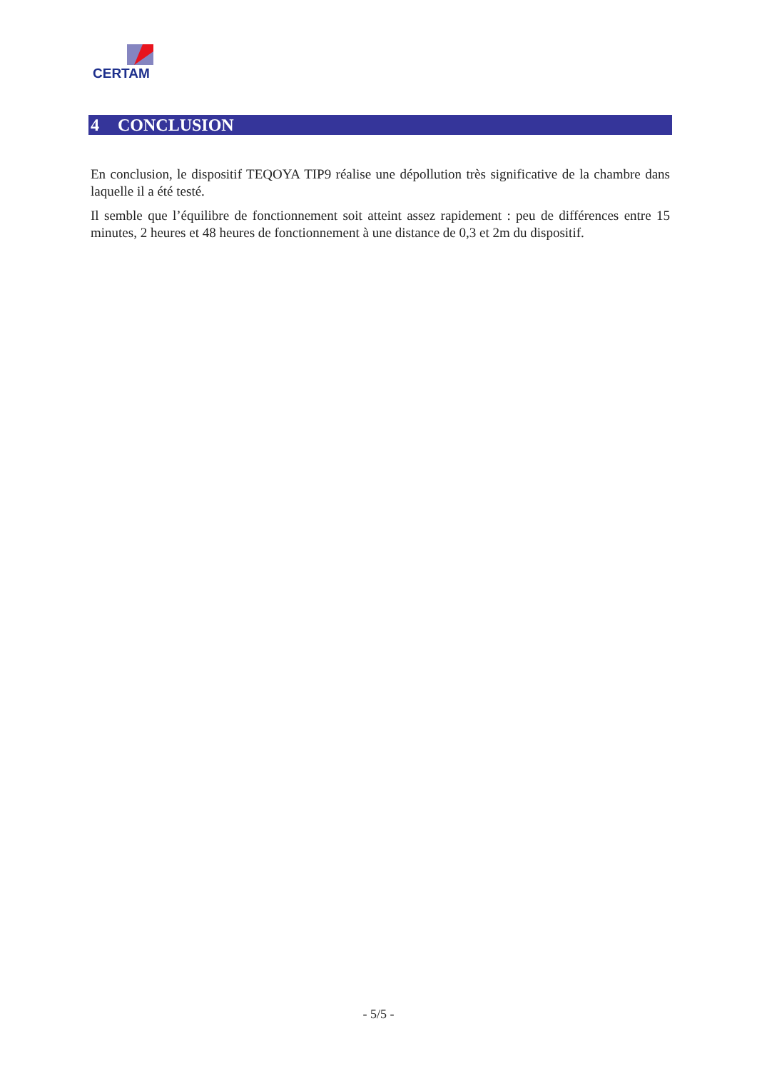CERTAM
4 CONCLUSION
En conclusion, le dispositif TEQOYA TIP9 réalise une dépollution très significative de la chambre dans laquelle il a été testé.
Il semble que l’équilibre de fonctionnement soit atteint assez rapidement : peu de différences entre 15 minutes, 2 heures et 48 heures de fonctionnement à une distance de 0,3 et 2m du dispositif.
- 5/5 -